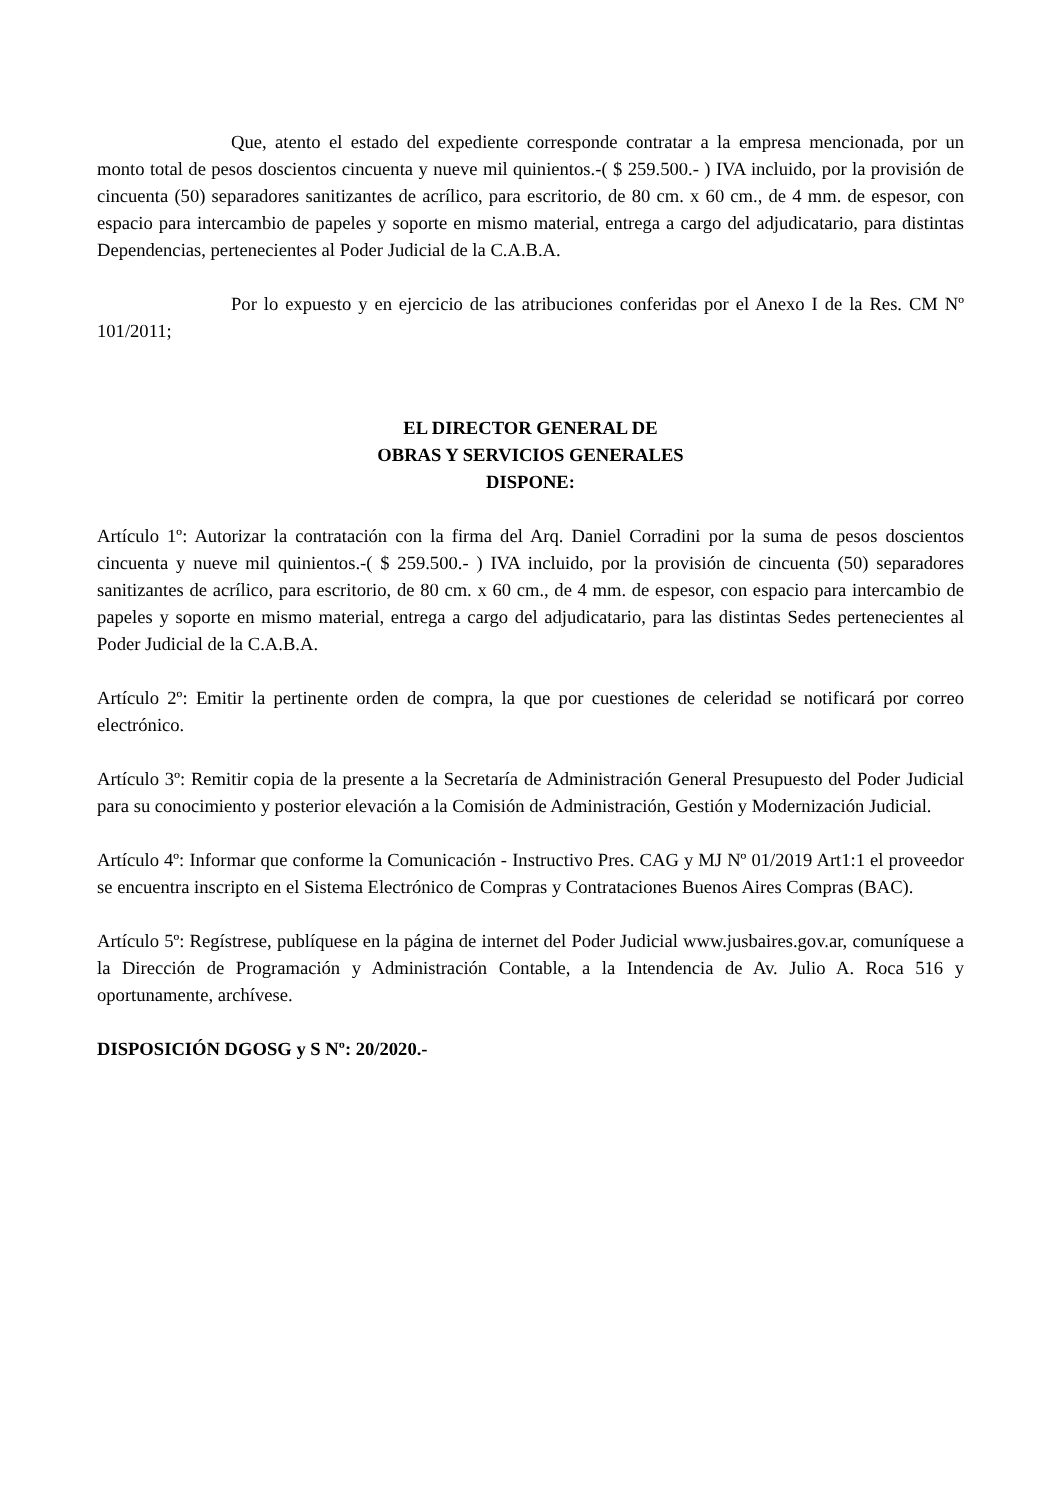Que, atento el estado del expediente corresponde contratar a la empresa mencionada, por un monto total de pesos doscientos cincuenta y nueve mil quinientos.-( $ 259.500.- ) IVA incluido, por la provisión de cincuenta (50) separadores sanitizantes de acrílico, para escritorio, de 80 cm. x 60 cm., de 4 mm. de espesor, con espacio para intercambio de papeles y soporte en mismo material, entrega a cargo del adjudicatario, para distintas Dependencias, pertenecientes al Poder Judicial de la C.A.B.A.
Por lo expuesto y en ejercicio de las atribuciones conferidas por el Anexo I de la Res. CM Nº 101/2011;
EL DIRECTOR GENERAL DE
OBRAS Y SERVICIOS GENERALES
DISPONE:
Artículo 1º: Autorizar la contratación con la firma del Arq. Daniel Corradini por la suma de pesos doscientos cincuenta y nueve mil quinientos.-( $ 259.500.- ) IVA incluido, por la provisión de cincuenta (50) separadores sanitizantes de acrílico, para escritorio, de 80 cm. x 60 cm., de 4 mm. de espesor, con espacio para intercambio de papeles y soporte en mismo material, entrega a cargo del adjudicatario, para las distintas Sedes pertenecientes al Poder Judicial de la C.A.B.A.
Artículo 2º: Emitir la pertinente orden de compra, la que por cuestiones de celeridad se notificará por correo electrónico.
Artículo 3º: Remitir copia de la presente a la Secretaría de Administración General Presupuesto del Poder Judicial para su conocimiento y posterior elevación a la Comisión de Administración, Gestión y Modernización Judicial.
Artículo 4º: Informar que conforme la Comunicación - Instructivo Pres. CAG y MJ Nº 01/2019 Art1:1 el proveedor se encuentra inscripto en el Sistema Electrónico de Compras y Contrataciones Buenos Aires Compras (BAC).
Artículo 5º: Regístrese, publíquese en la página de internet del Poder Judicial www.jusbaires.gov.ar, comuníquese a la Dirección de Programación y Administración Contable, a la Intendencia de Av. Julio A. Roca 516 y oportunamente, archívese.
DISPOSICIÓN DGOSG y S Nº: 20/2020.-